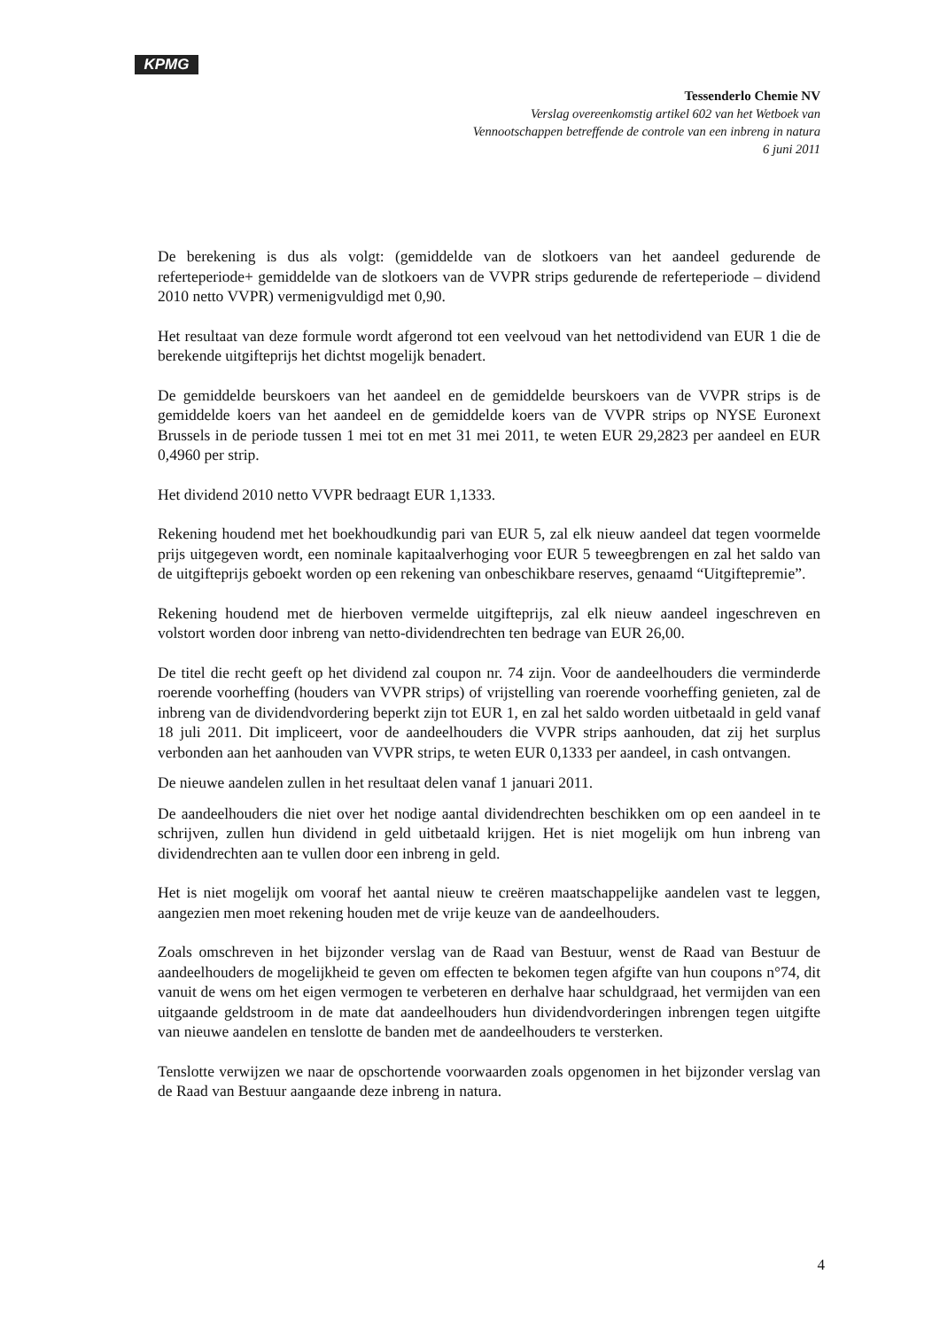KPMG
Tessenderlo Chemie NV
Verslag overeenkomstig artikel 602 van het Wetboek van
Vennootschappen betreffende de controle van een inbreng in natura
6 juni 2011
De berekening is dus als volgt: (gemiddelde van de slotkoers van het aandeel gedurende de referteperiode+ gemiddelde van de slotkoers van de VVPR strips gedurende de referteperiode – dividend 2010 netto VVPR) vermenigvuldigd met 0,90.
Het resultaat van deze formule wordt afgerond tot een veelvoud van het nettodividend van EUR 1 die de berekende uitgifteprijs het dichtst mogelijk benadert.
De gemiddelde beurskoers van het aandeel en de gemiddelde beurskoers van de VVPR strips is de gemiddelde koers van het aandeel en de gemiddelde koers van de VVPR strips op NYSE Euronext Brussels in de periode tussen 1 mei tot en met 31 mei 2011, te weten EUR 29,2823 per aandeel en EUR 0,4960 per strip.
Het dividend 2010 netto VVPR bedraagt EUR 1,1333.
Rekening houdend met het boekhoudkundig pari van EUR 5, zal elk nieuw aandeel dat tegen voormelde prijs uitgegeven wordt, een nominale kapitaalverhoging voor EUR 5 teweegbrengen en zal het saldo van de uitgifteprijs geboekt worden op een rekening van onbeschikbare reserves, genaamd “Uitgiftepremie”.
Rekening houdend met de hierboven vermelde uitgifteprijs, zal elk nieuw aandeel ingeschreven en volstort worden door inbreng van netto-dividendrechten ten bedrage van EUR 26,00.
De titel die recht geeft op het dividend zal coupon nr. 74 zijn. Voor de aandeelhouders die verminderde roerende voorheffing (houders van VVPR strips) of vrijstelling van roerende voorheffing genieten, zal de inbreng van de dividendvordering beperkt zijn tot EUR 1, en zal het saldo worden uitbetaald in geld vanaf 18 juli 2011. Dit impliceert, voor de aandeelhouders die VVPR strips aanhouden, dat zij het surplus verbonden aan het aanhouden van VVPR strips, te weten EUR 0,1333 per aandeel, in cash ontvangen.
De nieuwe aandelen zullen in het resultaat delen vanaf 1 januari 2011.
De aandeelhouders die niet over het nodige aantal dividendrechten beschikken om op een aandeel in te schrijven, zullen hun dividend in geld uitbetaald krijgen. Het is niet mogelijk om hun inbreng van dividendrechten aan te vullen door een inbreng in geld.
Het is niet mogelijk om vooraf het aantal nieuw te creëren maatschappelijke aandelen vast te leggen, aangezien men moet rekening houden met de vrije keuze van de aandeelhouders.
Zoals omschreven in het bijzonder verslag van de Raad van Bestuur, wenst de Raad van Bestuur de aandeelhouders de mogelijkheid te geven om effecten te bekomen tegen afgifte van hun coupons n°74, dit vanuit de wens om het eigen vermogen te verbeteren en derhalve haar schuldgraad, het vermijden van een uitgaande geldstroom in de mate dat aandeelhouders hun dividendvorderingen inbrengen tegen uitgifte van nieuwe aandelen en tenslotte de banden met de aandeelhouders te versterken.
Tenslotte verwijzen we naar de opschortende voorwaarden zoals opgenomen in het bijzonder verslag van de Raad van Bestuur aangaande deze inbreng in natura.
4